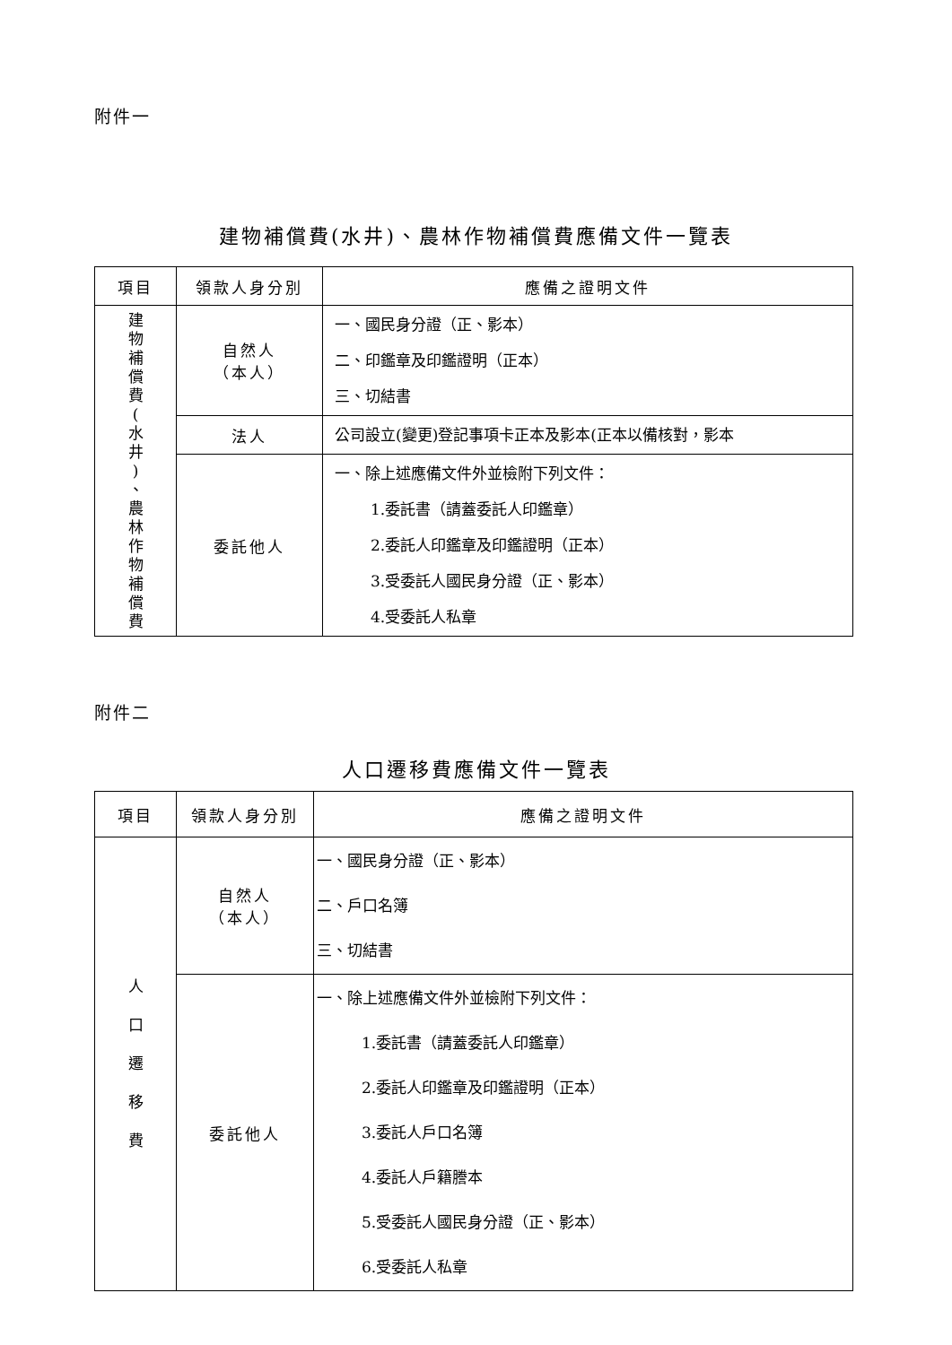附件一
建物補償費(水井)、農林作物補償費應備文件一覽表
| 項目 | 領款人身分別 | 應備之證明文件 |
| --- | --- | --- |
| 建 物 補 償 費 ( 水 井 ) 、 農 林 作 物 補 償 費 | 自然人 （本人） | 一、國民身分證（正、影本） 二、印鑑章及印鑑證明（正本） 三、切結書 |
| | 法人 | 公司設立(變更)登記事項卡正本及影本(正本以備核對，影本 |
| | 委託他人 | 一、除上述應備文件外並檢附下列文件： 1.委託書（請蓋委託人印鑑章） 2.委託人印鑑章及印鑑證明（正本） 3.受委託人國民身分證（正、影本） 4.受委託人私章 |
附件二
人口遷移費應備文件一覽表
| 項目 | 領款人身分別 | 應備之證明文件 |
| --- | --- | --- |
| 人 口 遷 移 費 | 自然人 （本人） | 一、國民身分證（正、影本） 二、戶口名簿 三、切結書 |
| | 委託他人 | 一、除上述應備文件外並檢附下列文件： 1.委託書（請蓋委託人印鑑章） 2.委託人印鑑章及印鑑證明（正本） 3.委託人戶口名簿 4.委託人戶籍謄本 5.受委託人國民身分證（正、影本） 6.受委託人私章 |